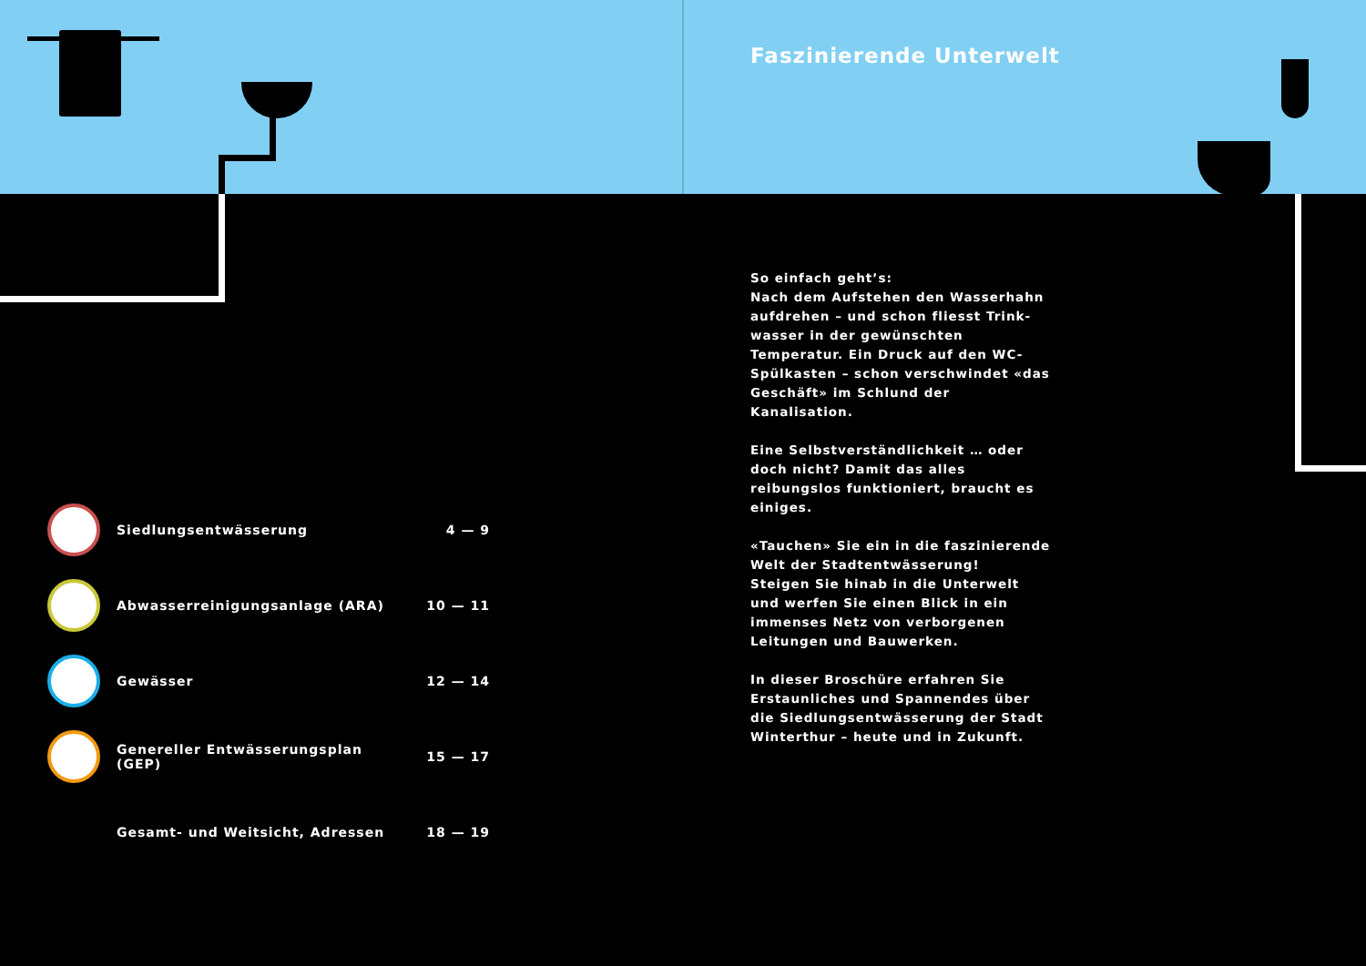Faszinierende Unterwelt
So einfach geht’s:
Nach dem Aufstehen den Wasserhahn aufdrehen – und schon fliesst Trink­wasser in der gewünschten Temperatur. Ein Druck auf den WC-Spülkasten – schon verschwindet «das Geschäft» im Schlund der Kanalisation.
Eine Selbstverständlichkeit … oder doch nicht? Damit das alles reibungslos funktioniert, braucht es einiges.
«Tauchen» Sie ein in die faszinierende Welt der Stadtentwässerung!
Steigen Sie hinab in die Unterwelt und werfen Sie einen Blick in ein immenses Netz von verborgenen Leitungen und Bauwerken.
In dieser Broschüre erfahren Sie Erstaun­liches und Spannendes über die Siedlungs­entwässerung der Stadt Winterthur – heute und in Zukunft.
| | Siedlungsentwässerung | 4 — 9 |
| | Abwasserreinigungsanlage (ARA) | 10 — 11 |
| | Gewässer | 12 — 14 |
| | Genereller Entwässerungsplan (GEP) | 15 — 17 |
| | Gesamt- und Weitsicht, Adressen | 18 — 19 |